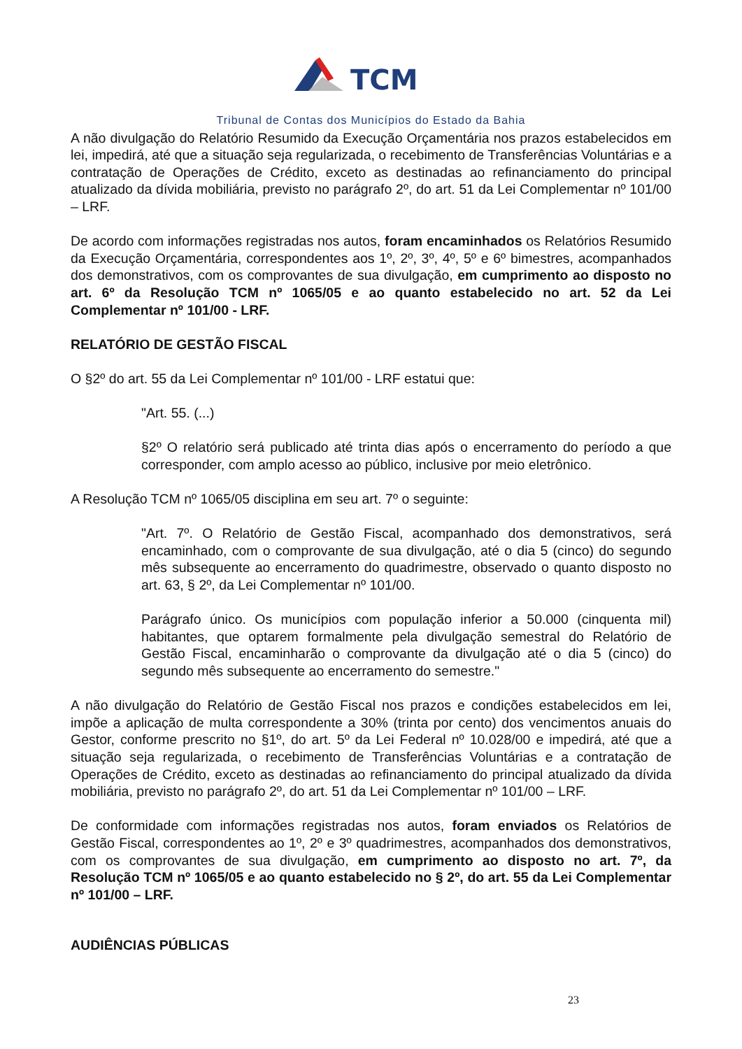TCM
Tribunal de Contas dos Municípios do Estado da Bahia
A não divulgação do Relatório Resumido da Execução Orçamentária nos prazos estabelecidos em lei, impedirá, até que a situação seja regularizada, o recebimento de Transferências Voluntárias e a contratação de Operações de Crédito, exceto as destinadas ao refinanciamento do principal atualizado da dívida mobiliária, previsto no parágrafo 2º, do art. 51 da Lei Complementar nº 101/00 – LRF.
De acordo com informações registradas nos autos, foram encaminhados os Relatórios Resumido da Execução Orçamentária, correspondentes aos 1º, 2º, 3º, 4º, 5º e 6º bimestres, acompanhados dos demonstrativos, com os comprovantes de sua divulgação, em cumprimento ao disposto no art. 6º da Resolução TCM nº 1065/05 e ao quanto estabelecido no art. 52 da Lei Complementar nº 101/00 - LRF.
RELATÓRIO DE GESTÃO FISCAL
O §2º do art. 55 da Lei Complementar nº 101/00 - LRF estatui que:
"Art. 55. (...)
§2º O relatório será publicado até trinta dias após o encerramento do período a que corresponder, com amplo acesso ao público, inclusive por meio eletrônico.
A Resolução TCM nº 1065/05 disciplina em seu art. 7º o seguinte:
"Art. 7º. O Relatório de Gestão Fiscal, acompanhado dos demonstrativos, será encaminhado, com o comprovante de sua divulgação, até o dia 5 (cinco) do segundo mês subsequente ao encerramento do quadrimestre, observado o quanto disposto no art. 63, § 2º, da Lei Complementar nº 101/00.
Parágrafo único. Os municípios com população inferior a 50.000 (cinquenta mil) habitantes, que optarem formalmente pela divulgação semestral do Relatório de Gestão Fiscal, encaminharão o comprovante da divulgação até o dia 5 (cinco) do segundo mês subsequente ao encerramento do semestre."
A não divulgação do Relatório de Gestão Fiscal nos prazos e condições estabelecidos em lei, impõe a aplicação de multa correspondente a 30% (trinta por cento) dos vencimentos anuais do Gestor, conforme prescrito no §1º, do art. 5º da Lei Federal nº 10.028/00 e impedirá, até que a situação seja regularizada, o recebimento de Transferências Voluntárias e a contratação de Operações de Crédito, exceto as destinadas ao refinanciamento do principal atualizado da dívida mobiliária, previsto no parágrafo 2º, do art. 51 da Lei Complementar nº 101/00 – LRF.
De conformidade com informações registradas nos autos, foram enviados os Relatórios de Gestão Fiscal, correspondentes ao 1º, 2º e 3º quadrimestres, acompanhados dos demonstrativos, com os comprovantes de sua divulgação, em cumprimento ao disposto no art. 7º, da Resolução TCM nº 1065/05 e ao quanto estabelecido no § 2º, do art. 55 da Lei Complementar nº 101/00 – LRF.
AUDIÊNCIAS PÚBLICAS
23